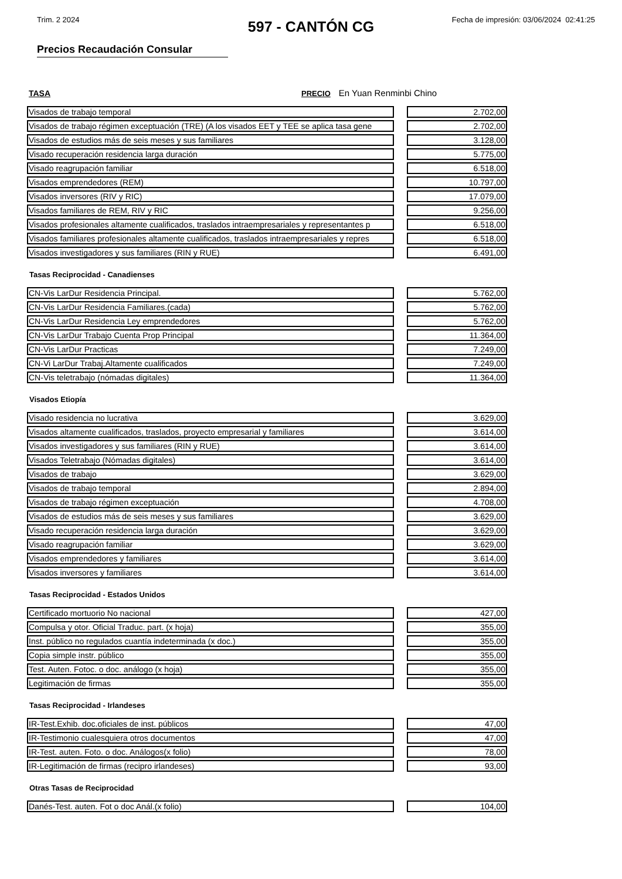Trim. 2 2024 Fecha de impresión: 03/06/2024 02:41:25
597 - CANTÓN CG
Precios Recaudación Consular
TASA PRECIO En Yuan Renminbi Chino
| Visados de trabajo temporal | | 2.702,00 |
| Visados de trabajo régimen exceptuación (TRE) (A los visados EET y TEE se aplica tasa gene | | 2.702,00 |
| Visados de estudios más de seis meses y sus familiares | | 3.128,00 |
| Visado recuperación residencia larga duración | | 5.775,00 |
| Visado reagrupación familiar | | 6.518,00 |
| Visados emprendedores (REM) | | 10.797,00 |
| Visados inversores (RIV y RIC) | | 17.079,00 |
| Visados familiares de REM, RIV y RIC | | 9.256,00 |
| Visados profesionales altamente cualificados, traslados intraempresariales y representantes p | | 6.518,00 |
| Visados familiares profesionales altamente cualificados, traslados intraempresariales y repres | | 6.518,00 |
| Visados investigadores y sus familiares (RIN y RUE) | | 6.491,00 |
Tasas Reciprocidad - Canadienses
| CN-Vis LarDur Residencia Principal. | | 5.762,00 |
| CN-Vis LarDur Residencia Familiares.(cada) | | 5.762,00 |
| CN-Vis LarDur Residencia Ley emprendedores | | 5.762,00 |
| CN-Vis LarDur Trabajo Cuenta Prop Principal | | 11.364,00 |
| CN-Vis LarDur Practicas | | 7.249,00 |
| CN-Vi LarDur Trabaj.Altamente cualificados | | 7.249,00 |
| CN-Vis teletrabajo (nómadas digitales) | | 11.364,00 |
Visados Etiopía
| Visado residencia no lucrativa | | 3.629,00 |
| Visados altamente cualificados, traslados, proyecto empresarial y familiares | | 3.614,00 |
| Visados investigadores y sus familiares (RIN y RUE) | | 3.614,00 |
| Visados Teletrabajo (Nómadas digitales) | | 3.614,00 |
| Visados de trabajo | | 3.629,00 |
| Visados de trabajo temporal | | 2.894,00 |
| Visados de trabajo régimen exceptuación | | 4.708,00 |
| Visados de estudios más de seis meses y sus familiares | | 3.629,00 |
| Visado recuperación residencia larga duración | | 3.629,00 |
| Visado reagrupación familiar | | 3.629,00 |
| Visados emprendedores y familiares | | 3.614,00 |
| Visados inversores y familiares | | 3.614,00 |
Tasas Reciprocidad - Estados Unidos
| Certificado mortuorio No nacional | | 427,00 |
| Compulsa y otor. Oficial Traduc. part. (x hoja) | | 355,00 |
| Inst. público no regulados cuantía indeterminada (x doc.) | | 355,00 |
| Copia simple instr. público | | 355,00 |
| Test. Auten. Fotoc. o doc. análogo (x hoja) | | 355,00 |
| Legitimación de firmas | | 355,00 |
Tasas Reciprocidad - Irlandeses
| IR-Test.Exhib. doc.oficiales de inst. públicos | | 47,00 |
| IR-Testimonio cualesquiera otros documentos | | 47,00 |
| IR-Test. auten. Foto. o doc. Análogos(x folio) | | 78,00 |
| IR-Legitimación de firmas (recipro irlandeses) | | 93,00 |
Otras Tasas de Reciprocidad
| Danés-Test. auten. Fot o doc Anál.(x folio) | | 104,00 |